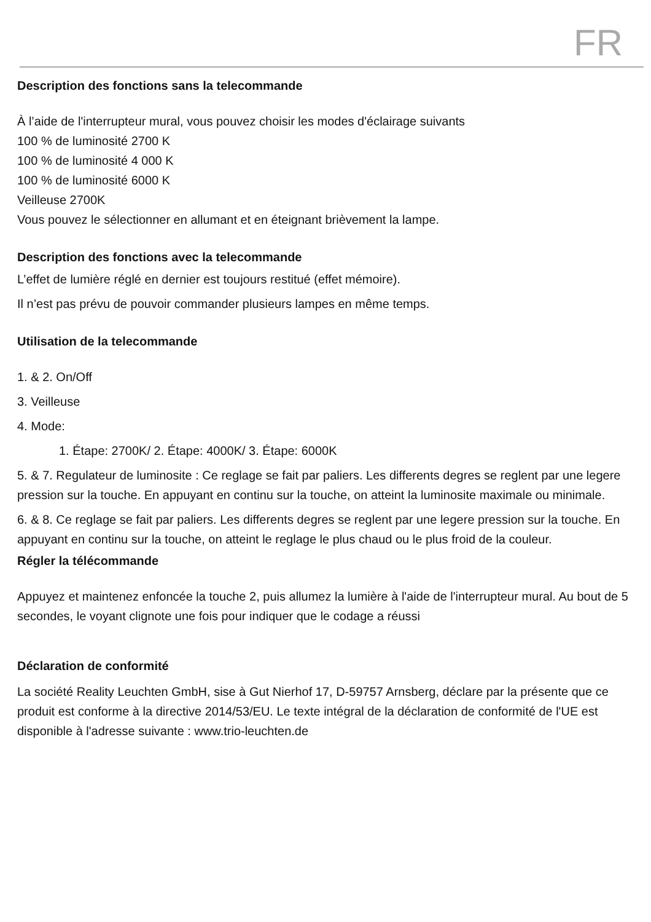FR
Description des fonctions sans la telecommande
À l’aide de l'interrupteur mural, vous pouvez choisir les modes d'éclairage suivants
100 % de luminosité 2700 K
100 % de luminosité 4 000 K
100 % de luminosité 6000 K
Veilleuse 2700K
Vous pouvez le sélectionner en allumant et en éteignant brièvement la lampe.
Description des fonctions avec la telecommande
L’effet de lumière réglé en dernier est toujours restitué (effet mémoire).
Il n’est pas prévu de pouvoir commander plusieurs lampes en même temps.
Utilisation de la telecommande
1. & 2. On/Off
3. Veilleuse
4. Mode:
1. Étape: 2700K/ 2. Étape: 4000K/ 3. Étape: 6000K
5. & 7. Regulateur de luminosite : Ce reglage se fait par paliers. Les differents degres se reglent par une legere pression sur la touche. En appuyant en continu sur la touche, on atteint la luminosite maximale ou minimale.
6. & 8. Ce reglage se fait par paliers. Les differents degres se reglent par une legere pression sur la touche. En appuyant en continu sur la touche, on atteint le reglage le plus chaud ou le plus froid de la couleur.
Régler la télécommande
Appuyez et maintenez enfoncée la touche 2, puis allumez la lumière à l'aide de l'interrupteur mural. Au bout de 5 secondes, le voyant clignote une fois pour indiquer que le codage a réussi
Déclaration de conformité
La société Reality Leuchten GmbH, sise à Gut Nierhof 17, D-59757 Arnsberg, déclare par la présente que ce produit est conforme à la directive 2014/53/EU. Le texte intégral de la déclaration de conformité de l'UE est disponible à l'adresse suivante : www.trio-leuchten.de